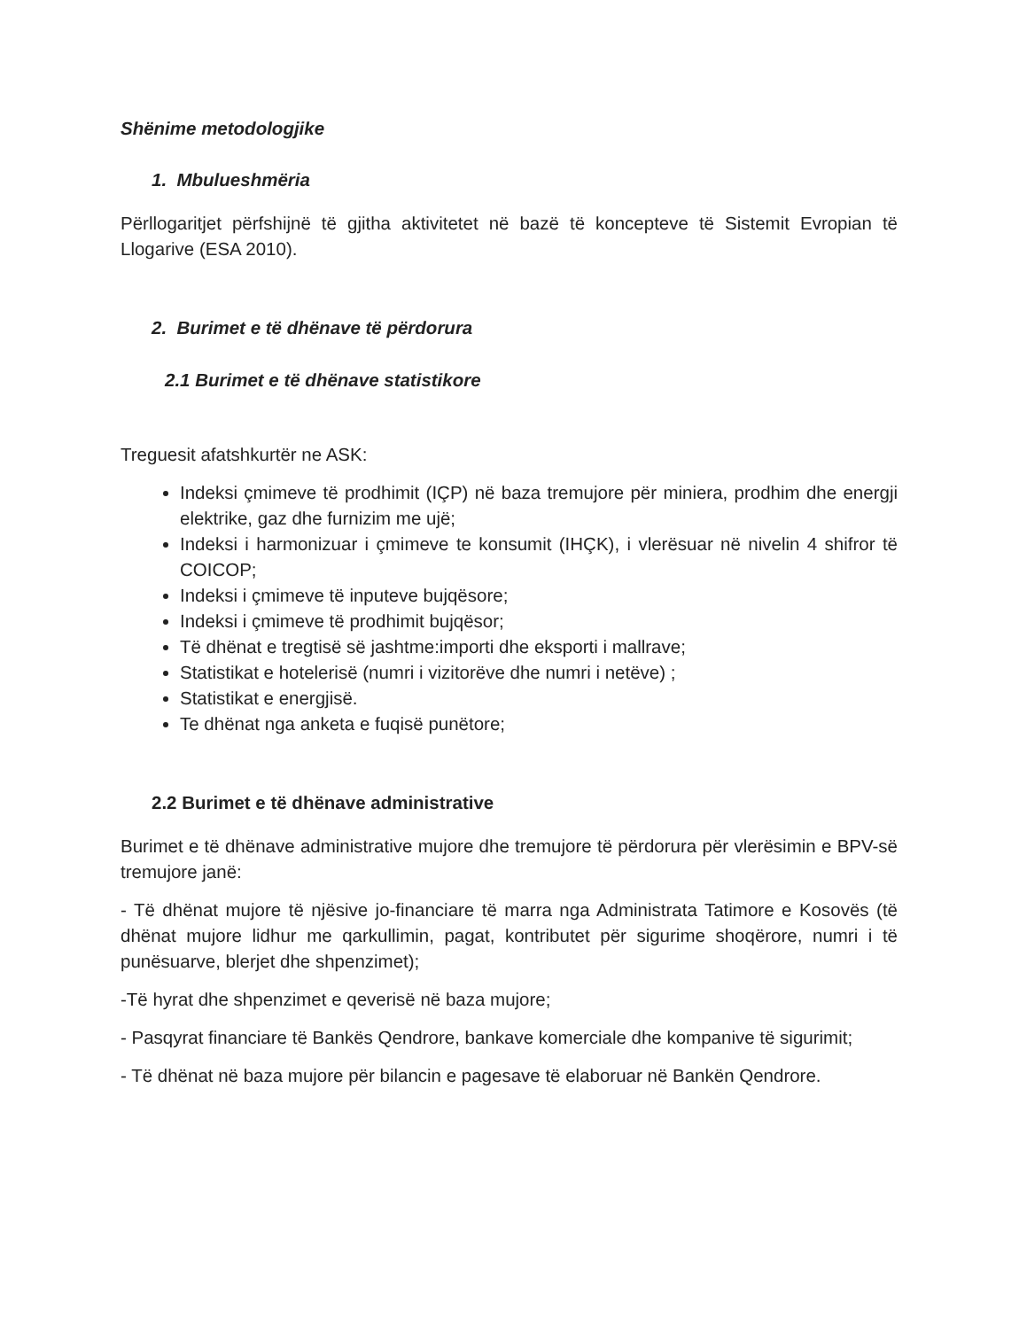Shënime metodologjike
1. Mbulueshmëria
Përllogaritjet përfshijnë të gjitha aktivitetet në bazë të koncepteve të Sistemit Evropian të Llogarive (ESA 2010).
2. Burimet e të dhënave të përdorura
2.1 Burimet e të dhënave statistikore
Treguesit afatshkurtër ne ASK:
Indeksi çmimeve të prodhimit (IÇP) në baza tremujore për miniera, prodhim dhe energji elektrike, gaz dhe furnizim me ujë;
Indeksi i harmonizuar i çmimeve te konsumit (IHÇK), i vlerësuar në nivelin 4 shifror të COICOP;
Indeksi i çmimeve të inputeve bujqësore;
Indeksi i çmimeve të prodhimit bujqësor;
Të dhënat e tregtisë së jashtme:importi dhe eksporti i mallrave;
Statistikat e hotelerisë (numri i vizitorëve dhe numri i netëve) ;
Statistikat e energjisë.
Te dhënat nga anketa e fuqisë punëtore;
2.2 Burimet e të dhënave administrative
Burimet e të dhënave administrative mujore dhe tremujore të përdorura për vlerësimin e BPV-së tremujore janë:
- Të dhënat mujore të njësive jo-financiare të marra nga Administrata Tatimore e Kosovës (të dhënat mujore lidhur me qarkullimin, pagat, kontributet për sigurime shoqërore, numri i të punësuarve, blerjet dhe shpenzimet);
-Të hyrat dhe shpenzimet e qeverisë në baza mujore;
- Pasqyrat financiare të Bankës Qendrore, bankave komerciale dhe kompanive të sigurimit;
- Të dhënat në baza mujore për bilancin e pagesave të elaboruar në Bankën Qendrore.